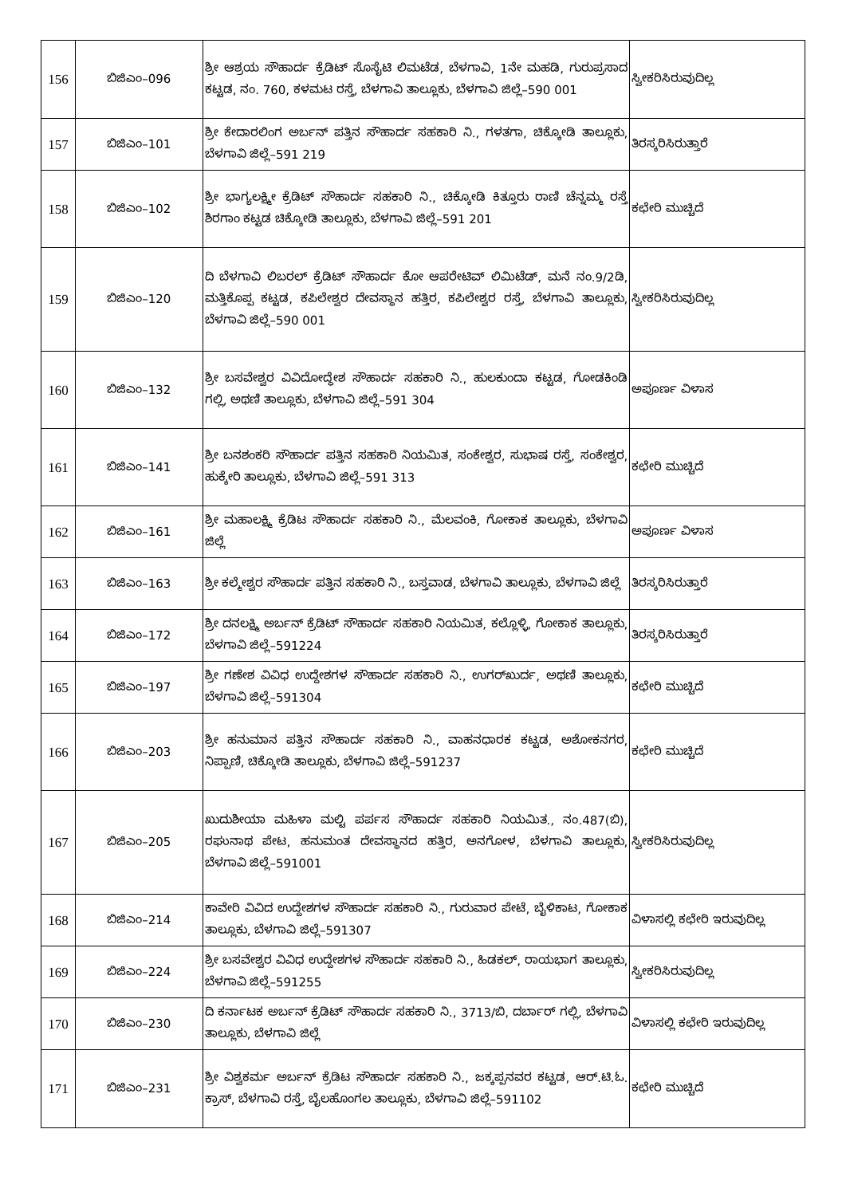| 156 | ಬಿಜಿಎಂ–096 | ಶ್ರೀ ಆಶ್ರಯ ಸೌಹಾರ್ದ ಕ್ರೆಡಿಟ್ ಸೊಸೈಟಿ ಲಿಮಟೆಡ, ಬೆಳಗಾವಿ, 1ನೇ ಮಹಡಿ, ಗುರುಪ್ರಸಾದ ಕಟ್ಟಡ, ನಂ. 760, ಕಳಮಟ ರಸ್ತೆ, ಬೆಳಗಾವಿ ತಾಲ್ಲೂಕು, ಬೆಳಗಾವಿ ಜಿಲ್ಲೆ–590 001 | ಸ್ವೀಕರಿಸಿರುವುದಿಲ್ಲ |
| 157 | ಬಿಜಿಎಂ–101 | ಶ್ರೀ ಕೇದಾರಲಿಂಗ ಅರ್ಬನ್ ಪತ್ತಿನ ಸೌಹಾರ್ದ ಸಹಕಾರಿ ನಿ., ಗಳತಗಾ, ಚಿಕ್ಕೋಡಿ ತಾಲ್ಲೂಕು, ಬೆಳಗಾವಿ ಜಿಲ್ಲೆ–591 219 | ತಿರಸ್ಕರಿಸಿರುತ್ತಾರೆ |
| 158 | ಬಿಜಿಎಂ–102 | ಶ್ರೀ ಭಾಗ್ಯಲಕ್ಷ್ಮೀ ಕ್ರೆಡಿಟ್ ಸೌಹಾರ್ದ ಸಹಕಾರಿ ನಿ., ಚಿಕ್ಕೋಡಿ ಕಿತ್ತೂರು ರಾಣಿ ಚೆನ್ನಮ್ಮ ರಸ್ತೆ ಶಿರಗಾಂ ಕಟ್ಟಡ ಚಿಕ್ಕೋಡಿ ತಾಲ್ಲೂಕು, ಬೆಳಗಾವಿ ಜಿಲ್ಲೆ–591 201 | ಕಛೇರಿ ಮುಚ್ಚಿದೆ |
| 159 | ಬಿಜಿಎಂ–120 | ದಿ ಬೆಳಗಾವಿ ಲಿಬರಲ್ ಕ್ರೆಡಿಟ್ ಸೌಹಾರ್ದ ಕೋ ಆಪರೇಟಿವ್ ಲಿಮಿಟೆಡ್, ಮನೆ ನಂ.9/2ಡಿ, ಮತ್ತಿಕೊಪ್ಪ ಕಟ್ಟಡ, ಕಪಿಲೇಶ್ವರ ದೇವಸ್ಥಾನ ಹತ್ತಿರ, ಕಪಿಲೇಶ್ವರ ರಸ್ತೆ, ಬೆಳಗಾವಿ ತಾಲ್ಲೂಕು, ಬೆಳಗಾವಿ ಜಿಲ್ಲೆ–590 001 | ಸ್ವೀಕರಿಸಿರುವುದಿಲ್ಲ |
| 160 | ಬಿಜಿಎಂ–132 | ಶ್ರೀ ಬಸವೇಶ್ವರ ವಿವಿದೋದ್ಧೇಶ ಸೌಹಾರ್ದ ಸಹಕಾರಿ ನಿ., ಹುಲಕುಂದಾ ಕಟ್ಟಡ, ಗೋಡಕಿಂಡಿ ಗಲ್ಲಿ, ಅಥಣಿ ತಾಲ್ಲೂಕು, ಬೆಳಗಾವಿ ಜಿಲ್ಲೆ–591 304 | ಅಪೂರ್ಣ ವಿಳಾಸ |
| 161 | ಬಿಜಿಎಂ–141 | ಶ್ರೀ ಬನಶಂಕರಿ ಸೌಹಾರ್ದ ಪತ್ತಿನ ಸಹಕಾರಿ ನಿಯಮಿತ, ಸಂಕೇಶ್ವರ, ಸುಭಾಷ ರಸ್ತೆ, ಸಂಕೇಶ್ವರ, ಹುಕ್ಕೇರಿ ತಾಲ್ಲೂಕು, ಬೆಳಗಾವಿ ಜಿಲ್ಲೆ–591 313 | ಕಛೇರಿ ಮುಚ್ಚಿದೆ |
| 162 | ಬಿಜಿಎಂ–161 | ಶ್ರೀ ಮಹಾಲಕ್ಷ್ಮಿ ಕ್ರೆಡಿಟ ಸೌಹಾರ್ದ ಸಹಕಾರಿ ನಿ., ಮೆಲವಂಕಿ, ಗೋಕಾಕ ತಾಲ್ಲೂಕು, ಬೆಳಗಾವಿ ಜಿಲ್ಲೆ | ಅಪೂರ್ಣ ವಿಳಾಸ |
| 163 | ಬಿಜಿಎಂ–163 | ಶ್ರೀ ಕಲ್ಮೇಶ್ವರ ಸೌಹಾರ್ದ ಪತ್ತಿನ ಸಹಕಾರಿ ನಿ., ಬಸ್ತವಾಡ, ಬೆಳಗಾವಿ ತಾಲ್ಲೂಕು, ಬೆಳಗಾವಿ ಜಿಲ್ಲೆ | ತಿರಸ್ಕರಿಸಿರುತ್ತಾರೆ |
| 164 | ಬಿಜಿಎಂ–172 | ಶ್ರೀ ದನಲಕ್ಷ್ಮಿ ಅರ್ಬನ್ ಕ್ರೆಡಿಟ್ ಸೌಹಾರ್ದ ಸಹಕಾರಿ ನಿಯಮಿತ, ಕಲ್ಲೊಳ್ಳಿ, ಗೋಕಾಕ ತಾಲ್ಲೂಕು, ಬೆಳಗಾವಿ ಜಿಲ್ಲೆ–591224 | ತಿರಸ್ಕರಿಸಿರುತ್ತಾರೆ |
| 165 | ಬಿಜಿಎಂ–197 | ಶ್ರೀ ಗಣೇಶ ವಿವಿಧ ಉದ್ದೇಶಗಳ ಸೌಹಾರ್ದ ಸಹಕಾರಿ ನಿ., ಉಗರ್‌ಖುರ್ದ, ಅಥಣಿ ತಾಲ್ಲೂಕು, ಬೆಳಗಾವಿ ಜಿಲ್ಲೆ–591304 | ಕಛೇರಿ ಮುಚ್ಚಿದೆ |
| 166 | ಬಿಜಿಎಂ–203 | ಶ್ರೀ ಹನುಮಾನ ಪತ್ತಿನ ಸೌಹಾರ್ದ ಸಹಕಾರಿ ನಿ., ವಾಹನಧಾರಕ ಕಟ್ಟಡ, ಅಶೋಕನಗರ, ನಿಪ್ಪಾಣಿ, ಚಿಕ್ಕೋಡಿ ತಾಲ್ಲೂಕು, ಬೆಳಗಾವಿ ಜಿಲ್ಲೆ–591237 | ಕಛೇರಿ ಮುಚ್ಚಿದೆ |
| 167 | ಬಿಜಿಎಂ–205 | ಖುದುಶೀಯಾ ಮಹಿಳಾ ಮಲ್ಟಿ ಪರ್ಪಸ ಸೌಹಾರ್ದ ಸಹಕಾರಿ ನಿಯಮಿತ., ನಂ.487(ಬಿ), ರಘುನಾಥ ಪೇಟ, ಹನುಮಂತ ದೇವಸ್ಥಾನದ ಹತ್ತಿರ, ಅನಗೋಳ, ಬೆಳಗಾವಿ ತಾಲ್ಲೂಕು, ಬೆಳಗಾವಿ ಜಿಲ್ಲೆ–591001 | ಸ್ವೀಕರಿಸಿರುವುದಿಲ್ಲ |
| 168 | ಬಿಜಿಎಂ–214 | ಕಾವೇರಿ ವಿವಿದ ಉದ್ದೇಶಗಳ ಸೌಹಾರ್ದ ಸಹಕಾರಿ ನಿ., ಗುರುವಾರ ಪೇಟೆ, ಬೈಳಿಕಾಟ, ಗೋಕಾಕ ತಾಲ್ಲೂಕು, ಬೆಳಗಾವಿ ಜಿಲ್ಲೆ–591307 | ವಿಳಾಸಲ್ಲಿ ಕಛೇರಿ ಇರುವುದಿಲ್ಲ |
| 169 | ಬಿಜಿಎಂ–224 | ಶ್ರೀ ಬಸವೇಶ್ವರ ವಿವಿಧ ಉದ್ದೇಶಗಳ ಸೌಹಾರ್ದ ಸಹಕಾರಿ ನಿ., ಹಿಡಕಲ್, ರಾಯಭಾಗ ತಾಲ್ಲೂಕು, ಬೆಳಗಾವಿ ಜಿಲ್ಲೆ–591255 | ಸ್ವೀಕರಿಸಿರುವುದಿಲ್ಲ |
| 170 | ಬಿಜಿಎಂ–230 | ದಿ ಕರ್ನಾಟಕ ಅರ್ಬನ್ ಕ್ರೆಡಿಟ್ ಸೌಹಾರ್ದ ಸಹಕಾರಿ ನಿ., 3713/ಬಿ, ದರ್ಬಾರ್ ಗಲ್ಲಿ, ಬೆಳಗಾವಿ ತಾಲ್ಲೂಕು, ಬೆಳಗಾವಿ ಜಿಲ್ಲೆ | ವಿಳಾಸಲ್ಲಿ ಕಛೇರಿ ಇರುವುದಿಲ್ಲ |
| 171 | ಬಿಜಿಎಂ–231 | ಶ್ರೀ ವಿಶ್ವಕರ್ಮ ಅರ್ಬನ್ ಕ್ರೆಡಿಟ ಸೌಹಾರ್ದ ಸಹಕಾರಿ ನಿ., ಜಕ್ಕಪ್ಪನವರ ಕಟ್ಟಡ, ಆರ್.ಟಿ.ಓ. ಕ್ರಾಸ್, ಬೆಳಗಾವಿ ರಸ್ತೆ, ಬೈಲಹೊಂಗಲ ತಾಲ್ಲೂಕು, ಬೆಳಗಾವಿ ಜಿಲ್ಲೆ–591102 | ಕಛೇರಿ ಮುಚ್ಚಿದೆ |